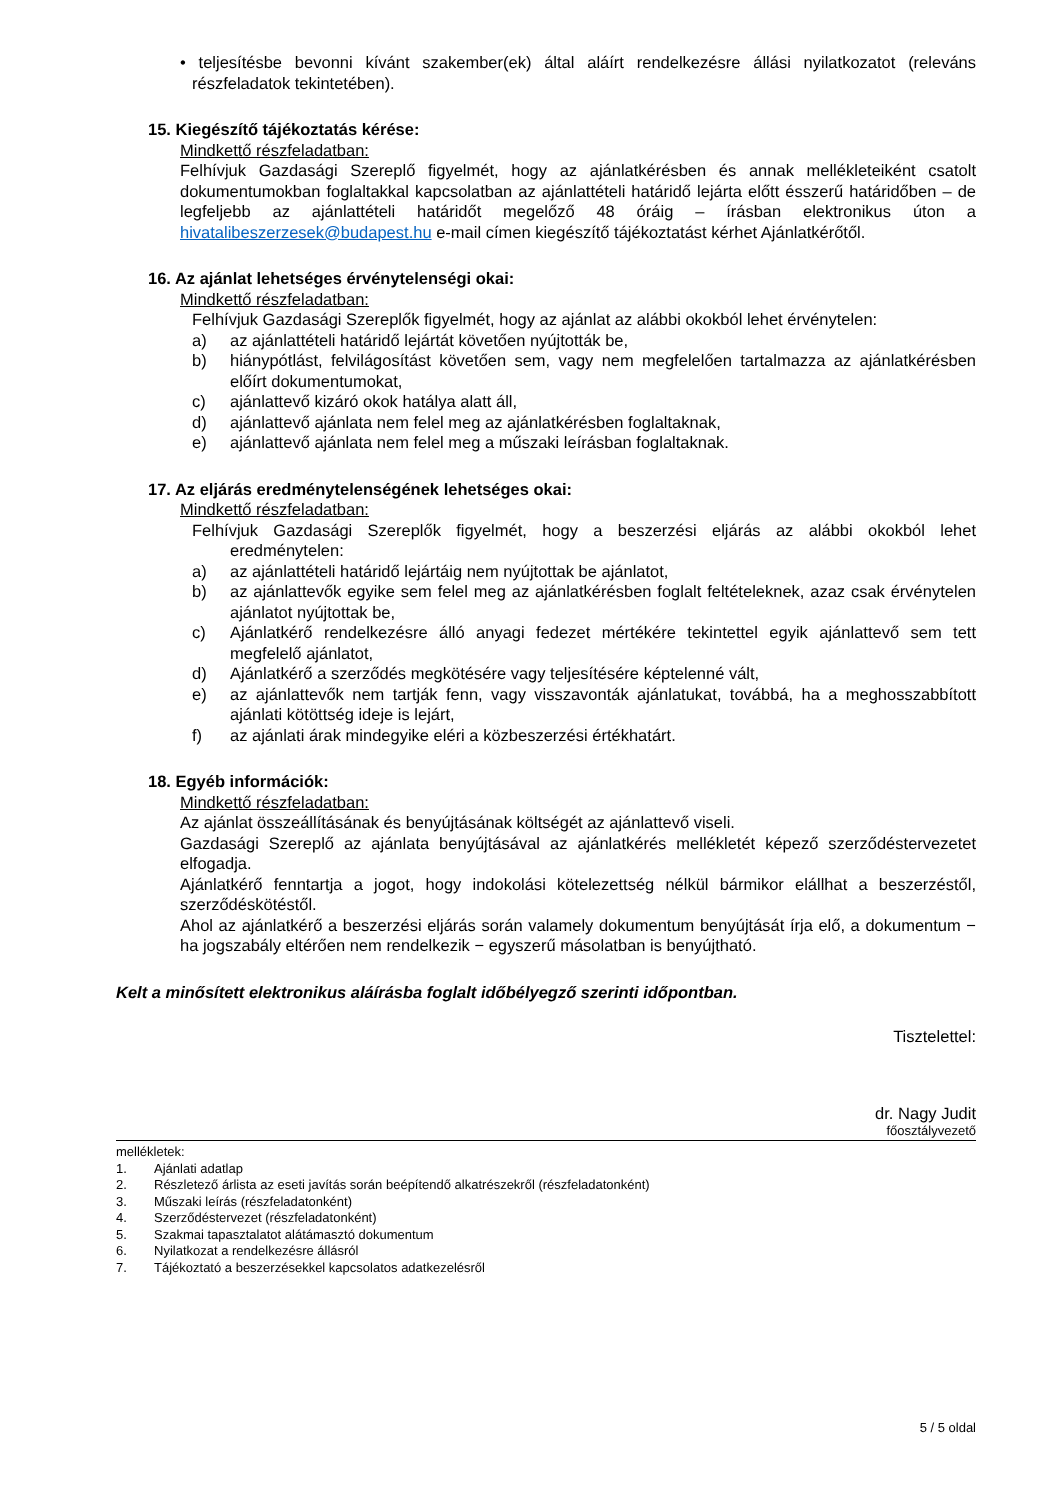• teljesítésbe bevonni kívánt szakember(ek) által aláírt rendelkezésre állási nyilatkozatot (releváns részfeladatok tekintetében).
15. Kiegészítő tájékoztatás kérése:
Mindkettő részfeladatban:
Felhívjuk Gazdasági Szereplő figyelmét, hogy az ajánlatkérésben és annak mellékleteiként csatolt dokumentumokban foglaltakkal kapcsolatban az ajánlattételi határidő lejárta előtt ésszerű határidőben – de legfeljebb az ajánlattételi határidőt megelőző 48 óráig – írásban elektronikus úton a hivatalibeszerzesek@budapest.hu e-mail címen kiegészítő tájékoztatást kérhet Ajánlatkérőtől.
16. Az ajánlat lehetséges érvénytelenségi okai:
Mindkettő részfeladatban:
Felhívjuk Gazdasági Szereplők figyelmét, hogy az ajánlat az alábbi okokból lehet érvénytelen:
a) az ajánlattételi határidő lejártát követően nyújtották be,
b) hiánypótlást, felvilágosítást követően sem, vagy nem megfelelően tartalmazza az ajánlatkérésben előírt dokumentumokat,
c) ajánlattevő kizáró okok hatálya alatt áll,
d) ajánlattevő ajánlata nem felel meg az ajánlatkérésben foglaltaknak,
e) ajánlattevő ajánlata nem felel meg a műszaki leírásban foglaltaknak.
17. Az eljárás eredménytelenségének lehetséges okai:
Mindkettő részfeladatban:
Felhívjuk Gazdasági Szereplők figyelmét, hogy a beszerzési eljárás az alábbi okokból lehet eredménytelen:
a) az ajánlattételi határidő lejártáig nem nyújtottak be ajánlatot,
b) az ajánlattevők egyike sem felel meg az ajánlatkérésben foglalt feltételeknek, azaz csak érvénytelen ajánlatot nyújtottak be,
c) Ajánlatkérő rendelkezésre álló anyagi fedezet mértékére tekintettel egyik ajánlattevő sem tett megfelelő ajánlatot,
d) Ajánlatkérő a szerződés megkötésére vagy teljesítésére képtelenné vált,
e) az ajánlattevők nem tartják fenn, vagy visszavonták ajánlatukat, továbbá, ha a meghosszabbított ajánlati kötöttség ideje is lejárt,
f) az ajánlati árak mindegyike eléri a közbeszerzési értékhatárt.
18. Egyéb információk:
Mindkettő részfeladatban:
Az ajánlat összeállításának és benyújtásának költségét az ajánlattevő viseli.
Gazdasági Szereplő az ajánlata benyújtásával az ajánlatkérés mellékletét képező szerződéstervezetet elfogadja.
Ajánlatkérő fenntartja a jogot, hogy indokolási kötelezettség nélkül bármikor elállhat a beszerzéstől, szerződéskötéstől.
Ahol az ajánlatkérő a beszerzési eljárás során valamely dokumentum benyújtását írja elő, a dokumentum − ha jogszabály eltérően nem rendelkezik − egyszerű másolatban is benyújtható.
Kelt a minősített elektronikus aláírásba foglalt időbélyegző szerinti időpontban.
Tisztelettel:
dr. Nagy Judit
főosztályvezető
mellékletek:
1. Ajánlati adatlap
2. Részletező árlista az eseti javítás során beépítendő alkatrészekről (részfeladatonként)
3. Műszaki leírás (részfeladatonként)
4. Szerződéstervezet (részfeladatonként)
5. Szakmai tapasztalatot alátámasztó dokumentum
6. Nyilatkozat a rendelkezésre állásról
7. Tájékoztató a beszerzésekkel kapcsolatos adatkezelésről
5 / 5 oldal